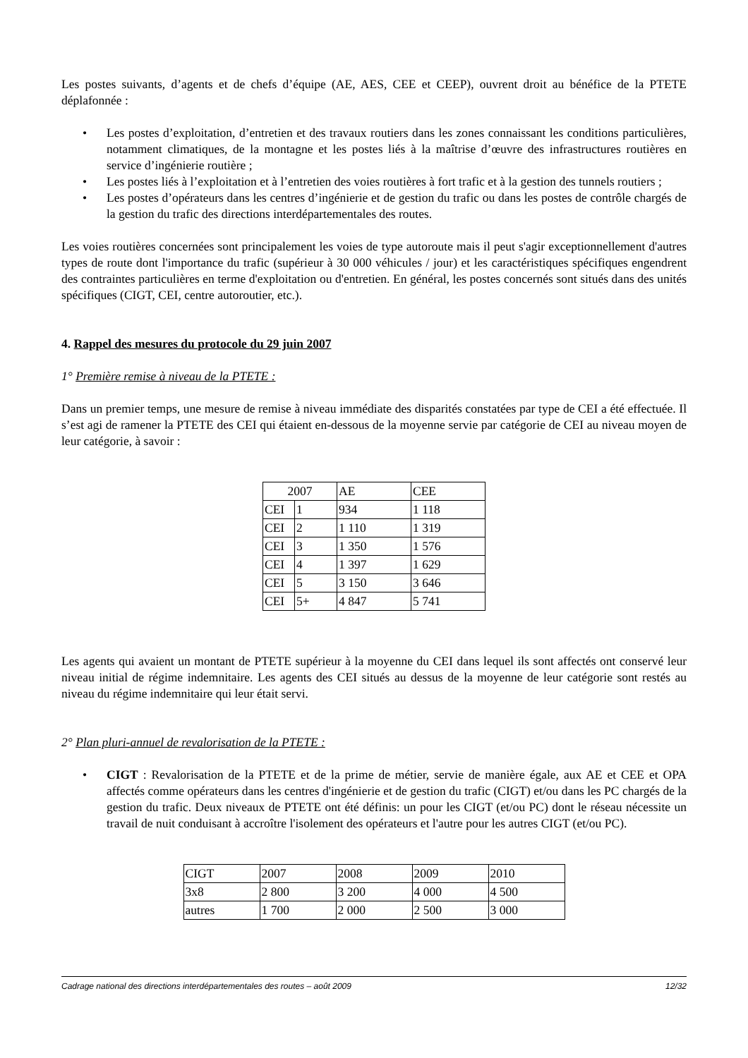Les postes suivants, d’agents et de chefs d’équipe (AE, AES, CEE et CEEP), ouvrent droit au bénéfice de la PTETE déplafonnée :
• Les postes d’exploitation, d’entretien et des travaux routiers dans les zones connaissant les conditions particulières, notamment climatiques, de la montagne et les postes liés à la maîtrise d’œuvre des infrastructures routières en service d’ingénierie routière ;
• Les postes liés à l’exploitation et à l’entretien des voies routières à fort trafic et à la gestion des tunnels routiers ;
• Les postes d’opérateurs dans les centres d’ingénierie et de gestion du trafic ou dans les postes de contrôle chargés de la gestion du trafic des directions interdépartementales des routes.
Les voies routières concernées sont principalement les voies de type autoroute mais il peut s'agir exceptionnellement d'autres types de route dont l'importance du trafic (supérieur à 30 000 véhicules / jour) et les caractéristiques spécifiques engendrent des contraintes particulières en terme d'exploitation ou d'entretien. En général, les postes concernés sont situés dans des unités spécifiques (CIGT, CEI, centre autoroutier, etc.).
4. Rappel des mesures du protocole du 29 juin 2007
1° Première remise à niveau de la PTETE :
Dans un premier temps, une mesure de remise à niveau immédiate des disparités constatées par type de CEI a été effectuée. Il s’est agi de ramener la PTETE des CEI qui étaient en-dessous de la moyenne servie par catégorie de CEI au niveau moyen de leur catégorie, à savoir :
| 2007 | | AE | CEE |
| CEI | 1 | 934 | 1 118 |
| CEI | 2 | 1 110 | 1 319 |
| CEI | 3 | 1 350 | 1 576 |
| CEI | 4 | 1 397 | 1 629 |
| CEI | 5 | 3 150 | 3 646 |
| CEI | 5+ | 4 847 | 5 741 |
Les agents qui avaient un montant de PTETE supérieur à la moyenne du CEI dans lequel ils sont affectés ont conservé leur niveau initial de régime indemnitaire. Les agents des CEI situés au dessus de la moyenne de leur catégorie sont restés au niveau du régime indemnitaire qui leur était servi.
2° Plan pluri-annuel de revalorisation de la PTETE :
• CIGT : Revalorisation de la PTETE et de la prime de métier, servie de manière égale, aux AE et CEE et OPA affectés comme opérateurs dans les centres d'ingénierie et de gestion du trafic (CIGT) et/ou dans les PC chargés de la gestion du trafic. Deux niveaux de PTETE ont été définis: un pour les CIGT (et/ou PC) dont le réseau nécessite un travail de nuit conduisant à accroître l'isolement des opérateurs et l'autre pour les autres CIGT (et/ou PC).
| CIGT | 2007 | 2008 | 2009 | 2010 |
| 3x8 | 2 800 | 3 200 | 4 000 | 4 500 |
| autres | 1 700 | 2 000 | 2 500 | 3 000 |
Cadrage national des directions interdépartementales des routes – août 2009 12/32